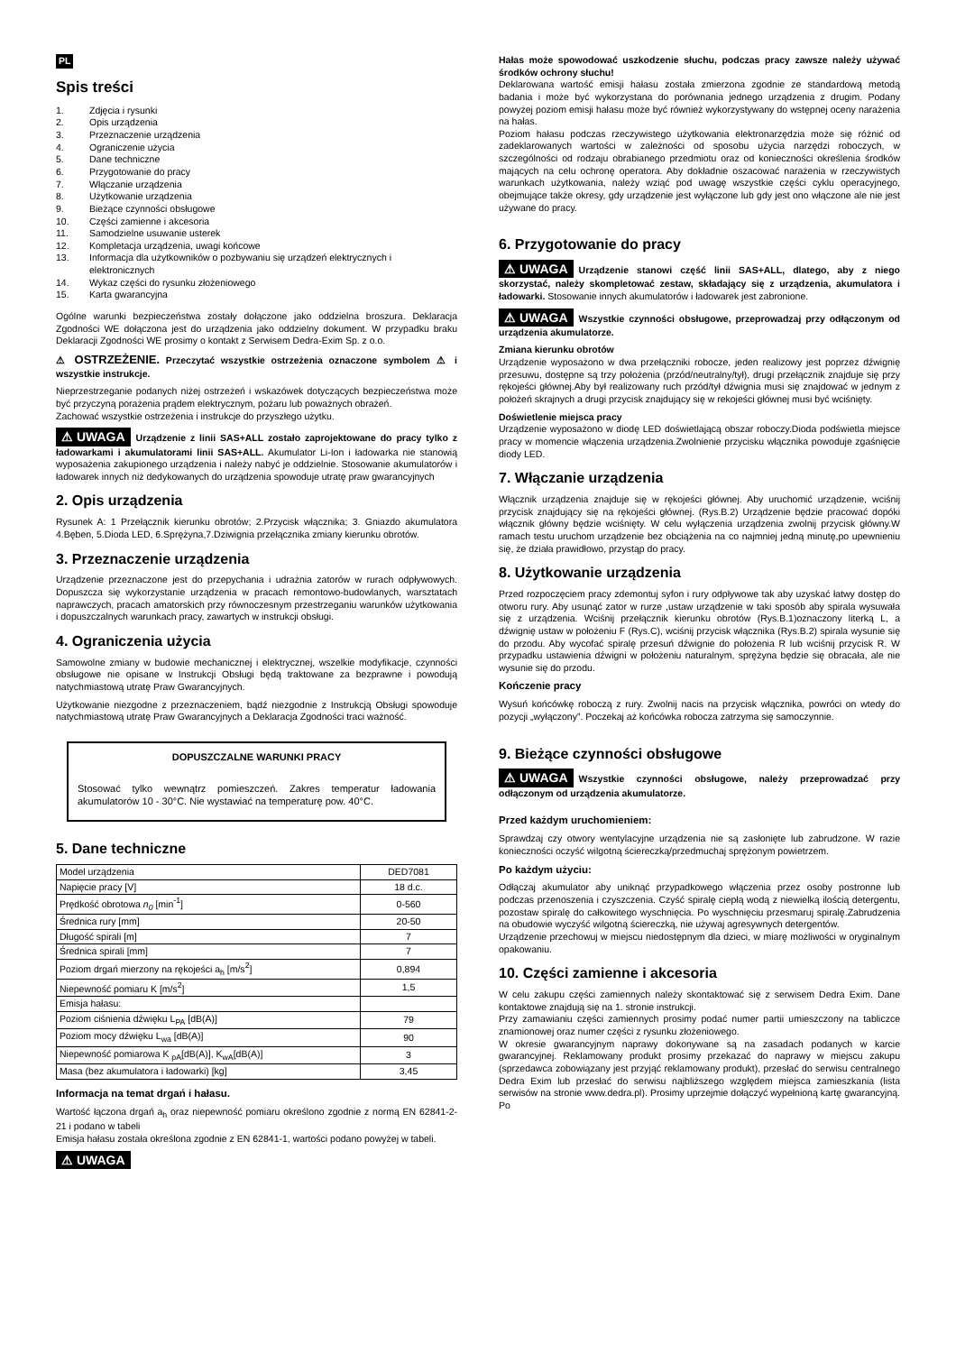PL
Spis treści
1. Zdjęcia i rysunki
2. Opis urządzenia
3. Przeznaczenie urządzenia
4. Ograniczenie użycia
5. Dane techniczne
6. Przygotowanie do pracy
7. Włączanie urządzenia
8. Użytkowanie urządzenia
9. Bieżące czynności obsługowe
10. Części zamienne i akcesoria
11. Samodzielne usuwanie usterek
12. Kompletacja urządzenia, uwagi końcowe
13. Informacja dla użytkowników o pozbywaniu się urządzeń elektrycznych i elektronicznych
14. Wykaz części do rysunku złożeniowego
15. Karta gwarancyjna
Ogólne warunki bezpieczeństwa zostały dołączone jako oddzielna broszura. Deklaracja Zgodności WE dołączona jest do urządzenia jako oddzielny dokument. W przypadku braku Deklaracji Zgodności WE prosimy o kontakt z Serwisem Dedra-Exim Sp. z o.o.
⚠ OSTRZEŻENIE. Przeczytać wszystkie ostrzeżenia oznaczone symbolem ⚠ i wszystkie instrukcje.
Nieprzestrzeganie podanych niżej ostrzeżeń i wskazówek dotyczących bezpieczeństwa może być przyczyną porażenia prądem elektrycznym, pożaru lub poważnych obrażeń.
Zachować wszystkie ostrzeżenia i instrukcje do przyszłego użytku.
⚠ UWAGA Urządzenie z linii SAS+ALL zostało zaprojektowane do pracy tylko z ładowarkami i akumulatorami linii SAS+ALL. Akumulator Li-Ion i ładowarka nie stanowią wyposażenia zakupionego urządzenia i należy nabyć je oddzielnie. Stosowanie akumulatorów i ładowarek innych niż dedykowanych do urządzenia spowoduje utratę praw gwarancyjnych
2. Opis urządzenia
Rysunek A: 1 Przełącznik kierunku obrotów; 2.Przycisk włącznika; 3. Gniazdo akumulatora 4.Bęben, 5.Dioda LED, 6.Sprężyna,7.Dziwignia przełącznika zmiany kierunku obrotów.
3. Przeznaczenie urządzenia
Urządzenie przeznaczone jest do przepychania i udrażnia zatorów w rurach odpływowych. Dopuszcza się wykorzystanie urządzenia w pracach remontowo-budowlanych, warsztatach naprawczych, pracach amatorskich przy równoczesnym przestrzeganiu warunków użytkowania i dopuszczalnych warunkach pracy, zawartych w instrukcji obsługi.
4. Ograniczenia użycia
Samowolne zmiany w budowie mechanicznej i elektrycznej, wszelkie modyfikacje, czynności obsługowe nie opisane w Instrukcji Obsługi będą traktowane za bezprawne i powodują natychmiastową utratę Praw Gwarancyjnych.
Użytkowanie niezgodne z przeznaczeniem, bądź niezgodnie z Instrukcją Obsługi spowoduje natychmiastową utratę Praw Gwarancyjnych a Deklaracja Zgodności traci ważność.
DOPUSZCZALNE WARUNKI PRACY
Stosować tylko wewnątrz pomieszczeń. Zakres temperatur ładowania akumulatorów 10 - 30°C. Nie wystawiać na temperaturę pow. 40°C.
5. Dane techniczne
| Model urządzenia | DED7081 |
| Napięcie pracy [V] | 18 d.c. |
| Prędkość obrotowa n<sub>0</sub> [min<sup>-1</sup>] | 0-560 |
| Średnica rury [mm] | 20-50 |
| Długość spirali [m] | 7 |
| Średnica spirali [mm] | 7 |
| Poziom drgań mierzony na rękojeści a<sub>h</sub> [m/s<sup>2</sup>] | 0,894 |
| Niepewność pomiaru K [m/s<sup>2</sup>] | 1,5 |
| Emisja hałasu: | |
| Poziom ciśnienia dźwięku L<sub>PA</sub> [dB(A)] | 79 |
| Poziom mocy dźwięku L<sub>wa</sub> [dB(A)] | 90 |
| Niepewność pomiarowa K <sub>pA</sub>[dB(A)], K<sub>wA</sub>[dB(A)] | 3 |
| Masa (bez akumulatora i ładowarki) [kg] | 3,45 |
Informacja na temat drgań i hałasu.
Wartość łączona drgań a<sub>h</sub> oraz niepewność pomiaru określono zgodnie z normą EN 62841-2-21 i podano w tabeli
Emisja hałasu została określona zgodnie z EN 62841-1, wartości podano powyżej w tabeli.
⚠ UWAGA
Hałas może spowodować uszkodzenie słuchu, podczas pracy zawsze należy używać środków ochrony słuchu!
Deklarowana wartość emisji hałasu została zmierzona zgodnie ze standardową metodą badania i może być wykorzystana do porównania jednego urządzenia z drugim. Podany powyżej poziom emisji hałasu może być również wykorzystywany do wstępnej oceny narażenia na hałas.
Poziom hałasu podczas rzeczywistego użytkowania elektronarzędzia może się różnić od zadeklarowanych wartości w zależności od sposobu użycia narzędzi roboczych, w szczególności od rodzaju obrabianego przedmiotu oraz od konieczności określenia środków mających na celu ochronę operatora. Aby dokładnie oszacować narażenia w rzeczywistych warunkach użytkowania, należy wziąć pod uwagę wszystkie części cyklu operacyjnego, obejmujące także okresy, gdy urządzenie jest wyłączone lub gdy jest ono włączone ale nie jest używane do pracy.
6. Przygotowanie do pracy
⚠ UWAGA Urządzenie stanowi część linii SAS+ALL, dlatego, aby z niego skorzystać, należy skompletować zestaw, składający się z urządzenia, akumulatora i ładowarki. Stosowanie innych akumulatorów i ładowarek jest zabronione.
⚠ UWAGA Wszystkie czynności obsługowe, przeprowadzaj przy odłączonym od urządzenia akumulatorze.
Zmiana kierunku obrotów
Urządzenie wyposażono w dwa przełączniki robocze, jeden realizowy jest poprzez dźwignię przesuwu, dostępne są trzy położenia (przód/neutralny/tył), drugi przełącznik znajduje się przy rękojeści głównej.Aby był realizowany ruch przód/tył dźwignia musi się znajdować w jednym z położeń skrajnych a drugi przycisk znajdujący się w rekojeści głównej musi być wciśnięty.
Doświetlenie miejsca pracy
Urządzenie wyposażono w diodę LED doświetlającą obszar roboczy.Dioda podświetla miejsce pracy w momencie włączenia urządzenia.Zwolnienie przycisku włącznika powoduje zgaśnięcie diody LED.
7. Włączanie urządzenia
Włącznik urządzenia znajduje się w rękojeści głównej. Aby uruchomić urządzenie, wciśnij przycisk znajdujący się na rękojeści głównej. (Rys.B.2) Urządzenie będzie pracować dopóki włącznik główny będzie wciśnięty. W celu wyłączenia urządzenia zwolnij przycisk główny.W ramach testu uruchom urządzenie bez obciążenia na co najmniej jedną minutę,po upewnieniu się, że działa prawidłowo, przystąp do pracy.
8. Użytkowanie urządzenia
Przed rozpoczęciem pracy zdemontuj syfon i rury odpływowe tak aby uzyskać łatwy dostęp do otworu rury. Aby usunąć zator w rurze ,ustaw urządzenie w taki sposób aby spirala wysuwała się z urządzenia. Wciśnij przełącznik kierunku obrotów (Rys.B.1)oznaczony literką L, a dźwignię ustaw w położeniu F (Rys.C), wciśnij przycisk włącznika (Rys.B.2) spirala wysunie się do przodu. Aby wycofać spiralę przesuń dźwignie do położenia R lub wciśnij przycisk R. W przypadku ustawienia dźwigni w położeniu naturalnym, sprężyna będzie się obracała, ale nie wysunie się do przodu.
Kończenie pracy
Wysuń końcówkę roboczą z rury. Zwolnij nacis na przycisk włącznika, powróci on wtedy do pozycji „wyłączony”. Poczekaj aż końcówka robocza zatrzyma się samoczynnie.
9. Bieżące czynności obsługowe
⚠ UWAGA Wszystkie czynności obsługowe, należy przeprowadzać przy odłączonym od urządzenia akumulatorze.
Przed każdym uruchomieniem:
Sprawdzaj czy otwory wentylacyjne urządzenia nie są zasłonięte lub zabrudzone. W razie konieczności oczyść wilgotną ściereczką/przedmuchaj sprężonym powietrzem.
Po każdym użyciu:
Odłączaj akumulator aby uniknąć przypadkowego włączenia przez osoby postronne lub podczas przenoszenia i czyszczenia. Czyść spiralę ciepłą wodą z niewielką ilością detergentu, pozostaw spiralę do całkowitego wyschnięcia. Po wyschnięciu przesmaruj spiralę.Zabrudzenia na obudowie wyczyść wilgotną ściereczką, nie używaj agresywnych detergentów.
Urządzenie przechowuj w miejscu niedostępnym dla dzieci, w miarę możliwości w oryginalnym opakowaniu.
10. Części zamienne i akcesoria
W celu zakupu części zamiennych należy skontaktować się z serwisem Dedra Exim. Dane kontaktowe znajdują się na 1. stronie instrukcji.
Przy zamawianiu części zamiennych prosimy podać numer partii umieszczony na tabliczce znamionowej oraz numer części z rysunku złożeniowego.
W okresie gwarancyjnym naprawy dokonywane są na zasadach podanych w karcie gwarancyjnej. Reklamowany produkt prosimy przekazać do naprawy w miejscu zakupu (sprzedawca zobowiązany jest przyjąć reklamowany produkt), przesłać do serwisu centralnego Dedra Exim lub przesłać do serwisu najbliższego względem miejsca zamieszkania (lista serwisów na stronie www.dedra.pl). Prosimy uprzejmie dołączyć wypełnioną kartę gwarancyjną. Po